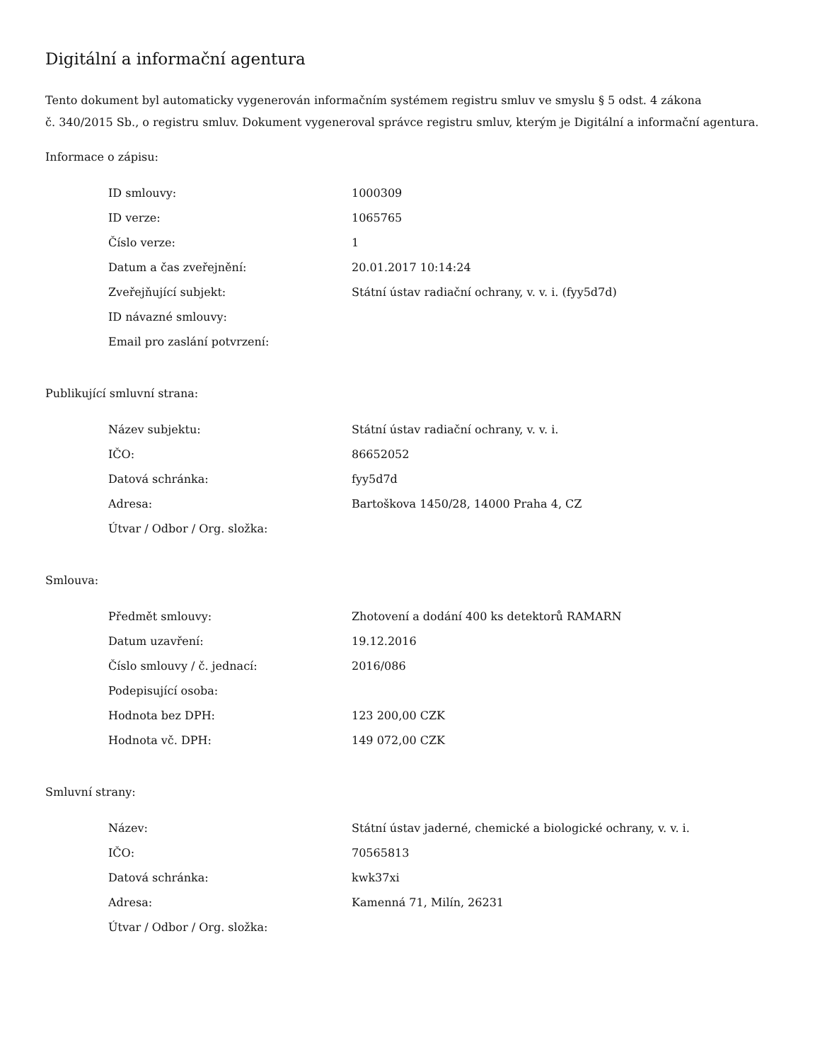Digitální a informační agentura
Tento dokument byl automaticky vygenerován informačním systémem registru smluv ve smyslu § 5 odst. 4 zákona
č. 340/2015 Sb., o registru smluv. Dokument vygeneroval správce registru smluv, kterým je Digitální a informační agentura.
Informace o zápisu:
| ID smlouvy: | 1000309 |
| ID verze: | 1065765 |
| Číslo verze: | 1 |
| Datum a čas zveřejnění: | 20.01.2017 10:14:24 |
| Zveřejňující subjekt: | Státní ústav radiační ochrany, v. v. i. (fyy5d7d) |
| ID návazné smlouvy: | |
| Email pro zaslání potvrzení: | |
Publikující smluvní strana:
| Název subjektu: | Státní ústav radiační ochrany, v. v. i. |
| IČO: | 86652052 |
| Datová schránka: | fyy5d7d |
| Adresa: | Bartoškova 1450/28, 14000 Praha 4, CZ |
| Útvar / Odbor / Org. složka: | |
Smlouva:
| Předmět smlouvy: | Zhotovení a dodání 400 ks detektorů RAMARN |
| Datum uzavření: | 19.12.2016 |
| Číslo smlouvy / č. jednací: | 2016/086 |
| Podepisující osoba: | |
| Hodnota bez DPH: | 123 200,00 CZK |
| Hodnota vč. DPH: | 149 072,00 CZK |
Smluvní strany:
| Název: | Státní ústav jaderné, chemické a biologické ochrany, v. v. i. |
| IČO: | 70565813 |
| Datová schránka: | kwk37xi |
| Adresa: | Kamenná 71, Milín, 26231 |
| Útvar / Odbor / Org. složka: | |